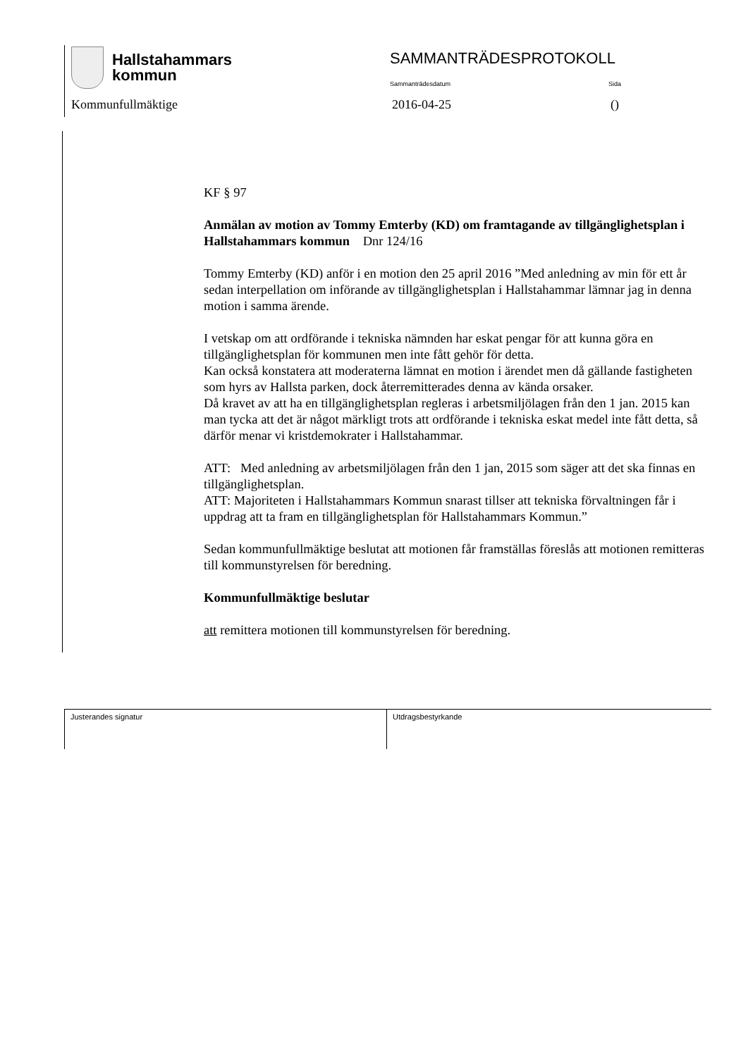Hallstahammars
kommun
SAMMANTRÄDESPROTOKOLL
Sammanträdesdatum Sida
Kommunfullmäktige 2016-04-25 ()
KF § 97
Anmälan av motion av Tommy Emterby (KD) om framtagande av tillgänglighetsplan i Hallstahammars kommun Dnr 124/16
Tommy Emterby (KD) anför i en motion den 25 april 2016 ”Med anledning av min för ett år sedan interpellation om införande av tillgänglighetsplan i Hallstahammar lämnar jag in denna motion i samma ärende.
I vetskap om att ordförande i tekniska nämnden har eskat pengar för att kunna göra en tillgänglighetsplan för kommunen men inte fått gehör för detta.
Kan också konstatera att moderaterna lämnat en motion i ärendet men då gällande fastigheten som hyrs av Hallsta parken, dock återremitterades denna av kända orsaker.
Då kravet av att ha en tillgänglighetsplan regleras i arbetsmiljölagen från den 1 jan. 2015 kan man tycka att det är något märkligt trots att ordförande i tekniska eskat medel inte fått detta, så därför menar vi kristdemokrater i Hallstahammar.
ATT: Med anledning av arbetsmiljölagen från den 1 jan, 2015 som säger att det ska finnas en tillgänglighetsplan.
ATT: Majoriteten i Hallstahammars Kommun snarast tillser att tekniska förvaltningen får i uppdrag att ta fram en tillgänglighetsplan för Hallstahammars Kommun.”
Sedan kommunfullmäktige beslutat att motionen får framställas föreslås att motionen remitteras till kommunstyrelsen för beredning.
Kommunfullmäktige beslutar
att remittera motionen till kommunstyrelsen för beredning.
Justerandes signatur Utdragsbestyrkande